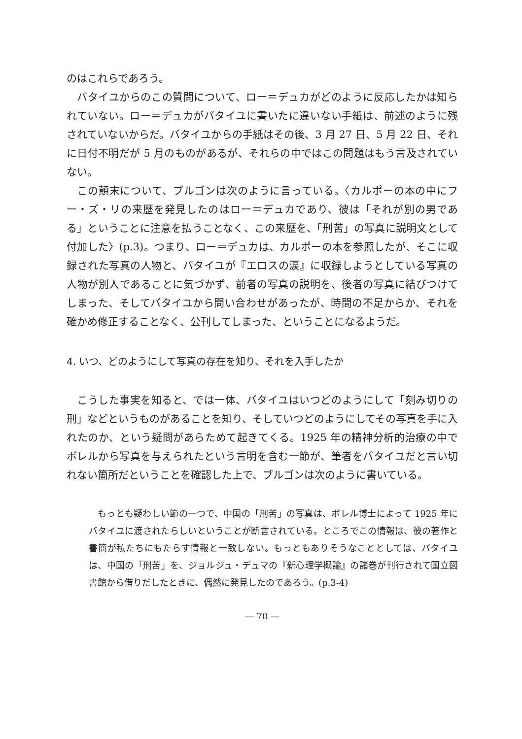のはこれらであろう。
バタイユからのこの質問について、ロー＝デュカがどのように反応したかは知られていない。ロー＝デュカがバタイユに書いたに違いない手紙は、前述のように残されていないからだ。バタイユからの手紙はその後、3 月 27 日、5 月 22 日、それに日付不明だが 5 月のものがあるが、それらの中ではこの問題はもう言及されていない。
この顛末について、ブルゴンは次のように言っている。〈カルポーの本の中にフー・ズ・リの来歴を発見したのはロー＝デュカであり、彼は「それが別の男である」ということに注意を払うことなく、この来歴を、「刑苦」の写真に説明文として付加した〉(p.3)。つまり、ロー＝デュカは、カルポーの本を参照したが、そこに収録された写真の人物と、バタイユが『エロスの涙』に収録しようとしている写真の人物が別人であることに気づかず、前者の写真の説明を、後者の写真に結びつけてしまった、そしてバタイユから問い合わせがあったが、時間の不足からか、それを確かめ修正することなく、公刊してしまった、ということになるようだ。
4. いつ、どのようにして写真の存在を知り、それを入手したか
こうした事実を知ると、では一体、バタイユはいつどのようにして「刻み切りの刑」などというものがあることを知り、そしていつどのようにしてその写真を手に入れたのか、という疑問があらためて起きてくる。1925 年の精神分析的治療の中でボレルから写真を与えられたという言明を含む一節が、筆者をバタイユだと言い切れない箇所だということを確認した上で、ブルゴンは次のように書いている。
もっとも疑わしい節の一つで、中国の「刑苦」の写真は、ボレル博士によって 1925 年にバタイユに渡されたらしいということが断言されている。ところでこの情報は、彼の著作と書簡が私たちにもたらす情報と一致しない。もっともありそうなこととしては、バタイユは、中国の「刑苦」を、ジョルジュ・デュマの『新心理学概論』の諸巻が刊行されて国立図書館から借りだしたときに、偶然に発見したのであろう。(p.3-4)
― 70 ―